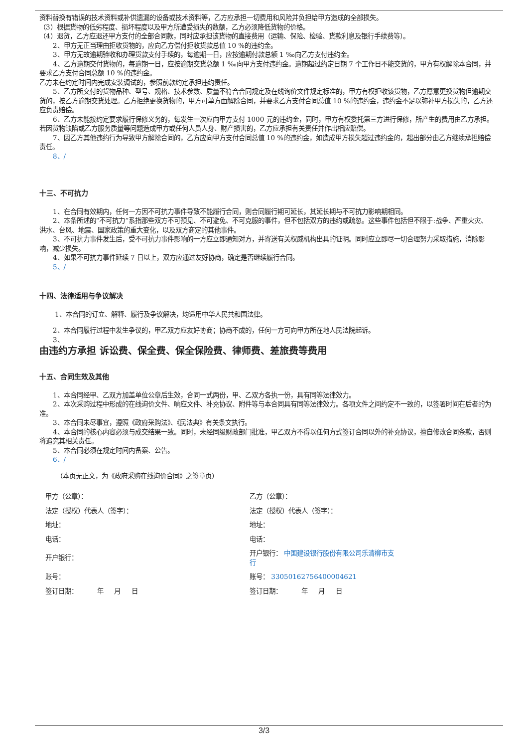资料替换有错误的技术资料或补供遗漏的设备或技术资料等，乙方应承担一切费用和风险并负担给甲方造成的全部损失。
（3）根据货物的低劣程度、损坏程度以及甲方所遭受损失的数额，乙方必须降低货物的价格。
（4）退货，乙方应退还甲方支付的全部合同款，同时应承担该货物的直接费用（运输、保险、检验、货款利息及银行手续费等）。
2、甲方无正当理由拒收货物的，应向乙方偿付拒收货款总值 10 %的违约金。
3、甲方无故逾期验收和办理货款支付手续的，每逾期一日，应按逾期付款总额 1 ‰向乙方支付违约金。
4、乙方逾期交付货物的，每逾期一日，应按逾期交货总额 1 ‰向甲方支付违约金。逾期超过约定日期 7 个工作日不能交货的，甲方有权解除本合同，并要求乙方支付合同总额 10 %的违约金。
乙方未在约定时间内完成安装调试的，参照前款约定承担违约责任。
5、乙方所交付的货物品种、型号、规格、技术参数、质量不符合合同规定及在线询价文件规定标准的，甲方有权拒收该货物，乙方愿意更换货物但逾期交货的，按乙方逾期交货处理。乙方拒绝更换货物的，甲方可单方面解除合同，并要求乙方支付合同总值 10 %的违约金，违约金不足以弥补甲方损失的，乙方还应负责赔偿。
6、乙方未能按约定要求履行保修义务的，每发生一次应向甲方支付 1000 元的违约金，同时，甲方有权委托第三方进行保修，所产生的费用由乙方承担。若因货物缺陷或乙方服务质量等问题造成甲方或任何人员人身、财产损害的，乙方应承担有关责任并作出相应赔偿。
7、因乙方其他违约行为导致甲方解除合同的，乙方应向甲方支付合同总值 10 %的违约金，如造成甲方损失超过违约金的，超出部分由乙方继续承担赔偿责任。
8、/
十三、不可抗力
1、在合同有效期内，任何一方因不可抗力事件导致不能履行合同，则合同履行期可延长，其延长期与不可抗力影响期相同。
2、本条所述的“不可抗力”系指那些双方不可预见、不可避免、不可克服的事件，但不包括双方的违约或疏忽。这些事件包括但不限于:战争、严重火灾、洪水、台风、地震、国家政策的重大变化，以及双方商定的其他事件。
3、不可抗力事件发生后，受不可抗力事件影响的一方应立即通知对方，并寄送有关权威机构出具的证明。同时应立即尽一切合理努力采取措施，消除影响，减少损失。
4、如果不可抗力事件延续 7 日以上，双方应通过友好协商，确定是否继续履行合同。
5、/
十四、法律适用与争议解决
1、本合同的订立、解释、履行及争议解决，均适用中华人民共和国法律。
2、本合同履行过程中发生争议的，甲乙双方应友好协商；协商不成的，任何一方可向甲方所在地人民法院起诉。
3、
由违约方承担 诉讼费、保全费、保全保险费、律师费、差旅费等费用
十五、合同生效及其他
1、本合同经甲、乙双方加盖单位公章后生效，合同一式两份，甲、乙双方各执一份，具有同等法律效力。
2、本次采购过程中形成的在线询价文件、响应文件、补充协议、附件等与本合同具有同等法律效力。各项文件之间约定不一致的，以签署时间在后者的为准。
3、本合同未尽事宜，遵照《政府采购法》、《民法典》有关条文执行。
4、本合同的核心内容必须与成交结果一致。同时，未经同级财政部门批准，甲乙双方不得以任何方式签订合同以外的补充协议，擅自修改合同条款，否则将追究其相关责任。
5、本合同必须在规定时间内备案、公告。
6、/
（本页无正文，为《政府采购在线询价合同》之签章页）
| 甲方（公章）： | 乙方（公章）： |
| 法定（授权）代表人（签字）： | 法定（授权）代表人（签字）： |
| 地址： | 地址： |
| 电话： | 电话： |
| 开户银行： | 开户银行： 中国建设银行股份有限公司乐清柳市支 行 |
| 账号： | 账号： 33050162756400004621 |
| 签订日期： 年 月 日 | 签订日期： 年 月 日 |
3/3